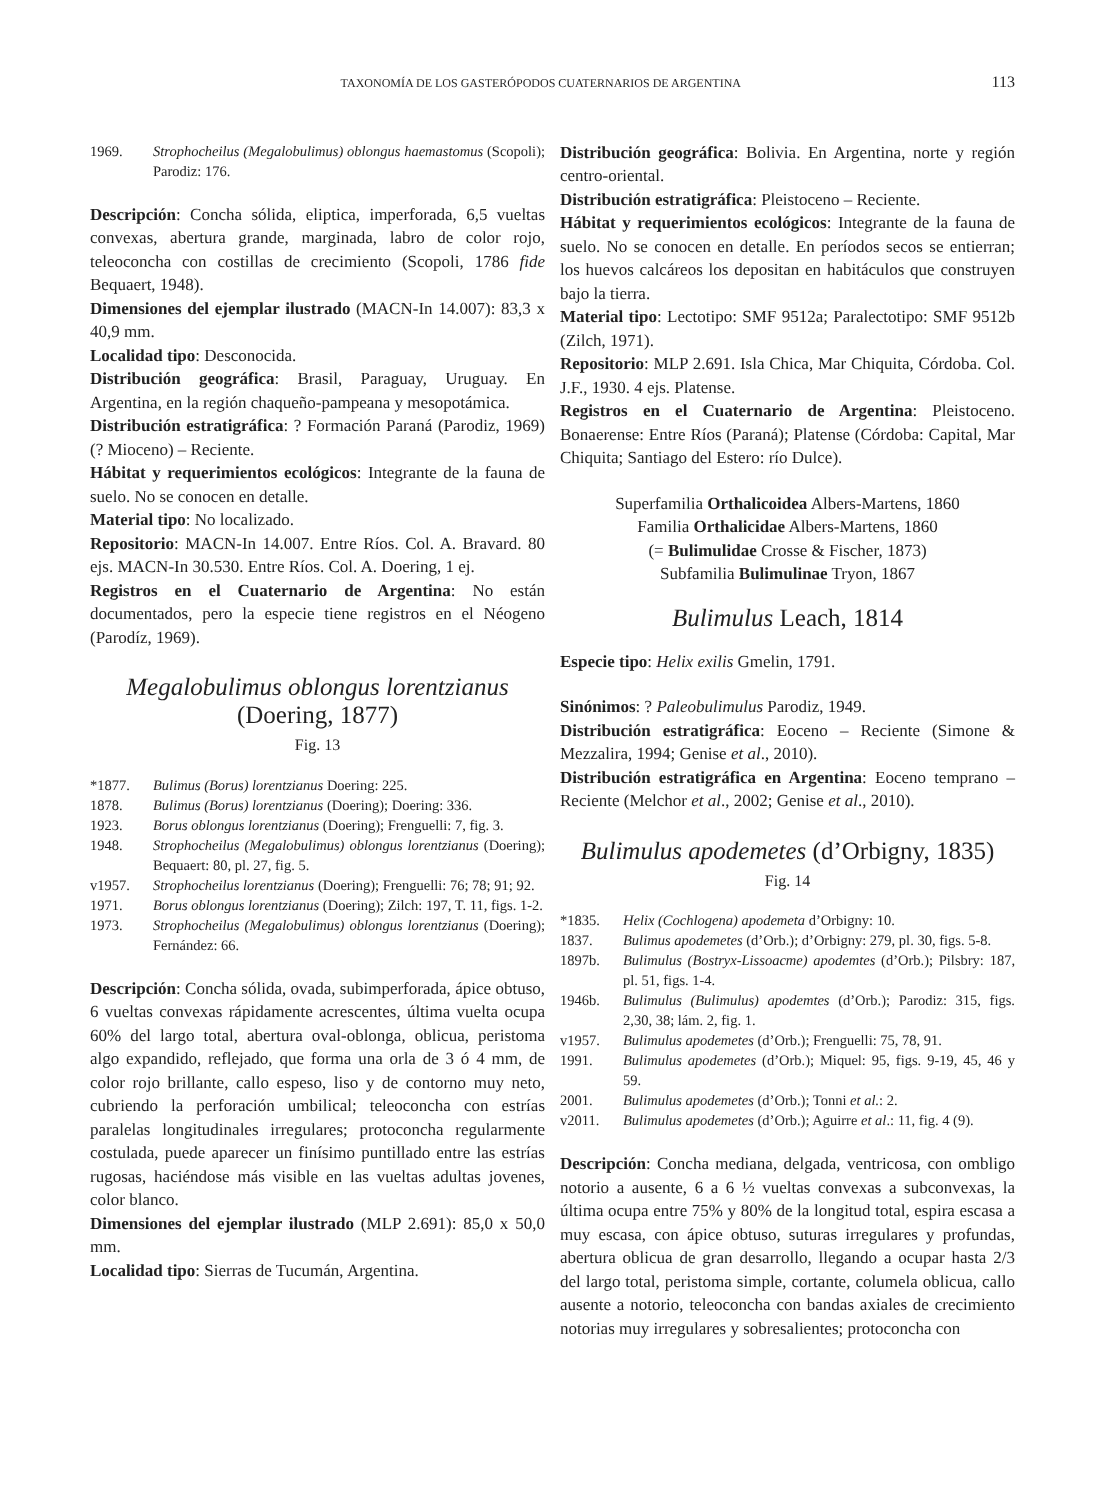TAXONOMÍA DE LOS GASTERÓPODOS CUATERNARIOS DE ARGENTINA 113
1969. Strophocheilus (Megalobulimus) oblongus haemastomus (Scopoli); Parodiz: 176.
Descripción: Concha sólida, eliptica, imperforada, 6,5 vueltas convexas, abertura grande, marginada, labro de color rojo, teleoconcha con costillas de crecimiento (Scopoli, 1786 fide Bequaert, 1948).
Dimensiones del ejemplar ilustrado (MACN-In 14.007): 83,3 x 40,9 mm.
Localidad tipo: Desconocida.
Distribución geográfica: Brasil, Paraguay, Uruguay. En Argentina, en la región chaqueño-pampeana y mesopotámica.
Distribución estratigráfica: ? Formación Paraná (Parodiz, 1969) (? Mioceno) – Reciente.
Hábitat y requerimientos ecológicos: Integrante de la fauna de suelo. No se conocen en detalle.
Material tipo: No localizado.
Repositorio: MACN-In 14.007. Entre Ríos. Col. A. Bravard. 80 ejs. MACN-In 30.530. Entre Ríos. Col. A. Doering, 1 ej.
Registros en el Cuaternario de Argentina: No están documentados, pero la especie tiene registros en el Néogeno (Parodíz, 1969).
Megalobulimus oblongus lorentzianus
(Doering, 1877)
Fig. 13
*1877. Bulimus (Borus) lorentzianus Doering: 225.
1878. Bulimus (Borus) lorentzianus (Doering); Doering: 336.
1923. Borus oblongus lorentzianus (Doering); Frenguelli: 7, fig. 3.
1948. Strophocheilus (Megalobulimus) oblongus lorentzianus (Doering); Bequaert: 80, pl. 27, fig. 5.
v1957. Strophocheilus lorentzianus (Doering); Frenguelli: 76; 78; 91; 92.
1971. Borus oblongus lorentzianus (Doering); Zilch: 197, T. 11, figs. 1-2.
1973. Strophocheilus (Megalobulimus) oblongus lorentzianus (Doering); Fernández: 66.
Descripción: Concha sólida, ovada, subimperforada, ápice obtuso, 6 vueltas convexas rápidamente acrescentes, última vuelta ocupa 60% del largo total, abertura oval-oblonga, oblicua, peristoma algo expandido, reflejado, que forma una orla de 3 ó 4 mm, de color rojo brillante, callo espeso, liso y de contorno muy neto, cubriendo la perforación umbilical; teleoconcha con estrías paralelas longitudinales irregulares; protoconcha regularmente costulada, puede aparecer un finísimo puntillado entre las estrías rugosas, haciéndose más visible en las vueltas adultas jovenes, color blanco.
Dimensiones del ejemplar ilustrado (MLP 2.691): 85,0 x 50,0 mm.
Localidad tipo: Sierras de Tucumán, Argentina.
Distribución geográfica: Bolivia. En Argentina, norte y región centro-oriental.
Distribución estratigráfica: Pleistoceno – Reciente.
Hábitat y requerimientos ecológicos: Integrante de la fauna de suelo. No se conocen en detalle. En períodos secos se entierran; los huevos calcáreos los depositan en habitáculos que construyen bajo la tierra.
Material tipo: Lectotipo: SMF 9512a; Paralectotipo: SMF 9512b (Zilch, 1971).
Repositorio: MLP 2.691. Isla Chica, Mar Chiquita, Córdoba. Col. J.F., 1930. 4 ejs. Platense.
Registros en el Cuaternario de Argentina: Pleistoceno. Bonaerense: Entre Ríos (Paraná); Platense (Córdoba: Capital, Mar Chiquita; Santiago del Estero: río Dulce).
Superfamilia Orthalicoidea Albers-Martens, 1860
Familia Orthalicidae Albers-Martens, 1860
(= Bulimulidae Crosse & Fischer, 1873)
Subfamilia Bulimulinae Tryon, 1867
Bulimulus Leach, 1814
Especie tipo: Helix exilis Gmelin, 1791.
Sinónimos: ? Paleobulimulus Parodiz, 1949.
Distribución estratigráfica: Eoceno – Reciente (Simone & Mezzalira, 1994; Genise et al., 2010).
Distribución estratigráfica en Argentina: Eoceno temprano – Reciente (Melchor et al., 2002; Genise et al., 2010).
Bulimulus apodemetes (d’Orbigny, 1835)
Fig. 14
*1835. Helix (Cochlogena) apodemeta d’Orbigny: 10.
1837. Bulimus apodemetes (d’Orb.); d’Orbigny: 279, pl. 30, figs. 5-8.
1897b. Bulimulus (Bostryx-Lissoacme) apodemtes (d’Orb.); Pilsbry: 187, pl. 51, figs. 1-4.
1946b. Bulimulus (Bulimulus) apodemtes (d’Orb.); Parodiz: 315, figs. 2,30, 38; lám. 2, fig. 1.
v1957. Bulimulus apodemetes (d’Orb.); Frenguelli: 75, 78, 91.
1991. Bulimulus apodemetes (d’Orb.); Miquel: 95, figs. 9-19, 45, 46 y 59.
2001. Bulimulus apodemetes (d’Orb.); Tonni et al.: 2.
v2011. Bulimulus apodemetes (d’Orb.); Aguirre et al.: 11, fig. 4 (9).
Descripción: Concha mediana, delgada, ventricosa, con ombligo notorio a ausente, 6 a 6 ½ vueltas convexas a subconvexas, la última ocupa entre 75% y 80% de la longitud total, espira escasa a muy escasa, con ápice obtuso, suturas irregulares y profundas, abertura oblicua de gran desarrollo, llegando a ocupar hasta 2/3 del largo total, peristoma simple, cortante, columela oblicua, callo ausente a notorio, teleoconcha con bandas axiales de crecimiento notorias muy irregulares y sobresalientes; protoconcha con